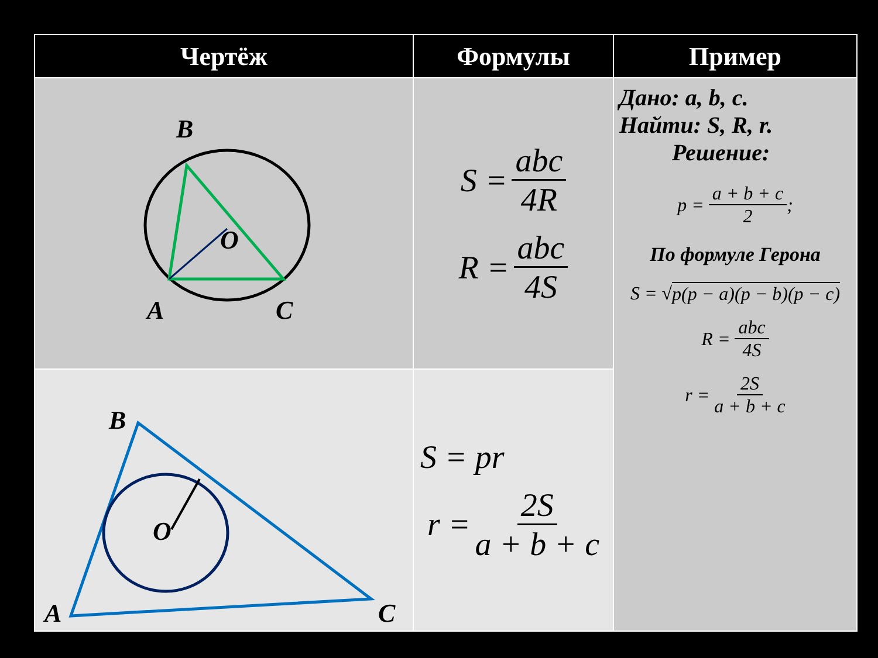| Чертёж | Формулы | Пример |
| --- | --- | --- |
| B O A C | S = abc 4R R = abc 4S | Дано: a, b, c. Найти: S, R, r. Решение: p = a + b + c 2 ; По формуле Герона S = √ p(p − a)(p − b)(p − c) R = abc 4S r = 2S a + b + c |
| B O A C | S = pr r = 2S a + b + c | |